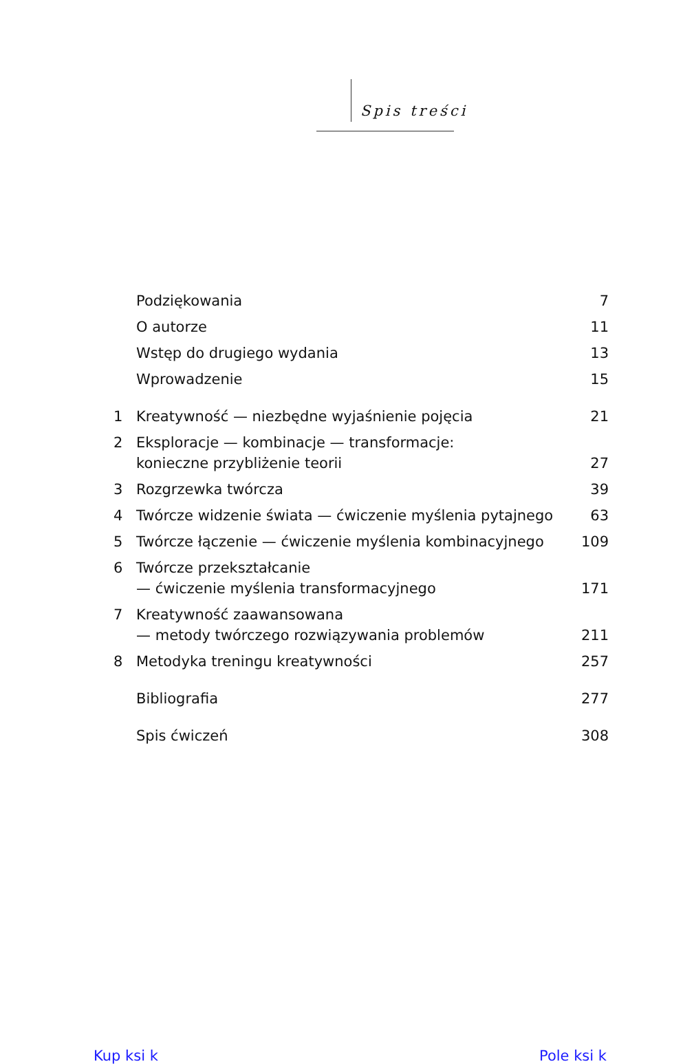Spis treści
Podziękowania 7
O autorze 11
Wstęp do drugiego wydania 13
Wprowadzenie 15
1 Kreatywność — niezbędne wyjaśnienie pojęcia 21
2 Eksploracje — kombinacje — transformacje:
konieczne przybliżenie teorii 27
3 Rozgrzewka twórcza 39
4 Twórcze widzenie świata — ćwiczenie myślenia pytajnego 63
5 Twórcze łączenie — ćwiczenie myślenia kombinacyjnego 109
6 Twórcze przekształcanie
— ćwiczenie myślenia transformacyjnego 171
7 Kreatywność zaawansowana
— metody twórczego rozwiązywania problemów 211
8 Metodyka treningu kreatywności 257
Bibliografia 277
Spis ćwiczeń 308
Kup ksi k Pole ksi k